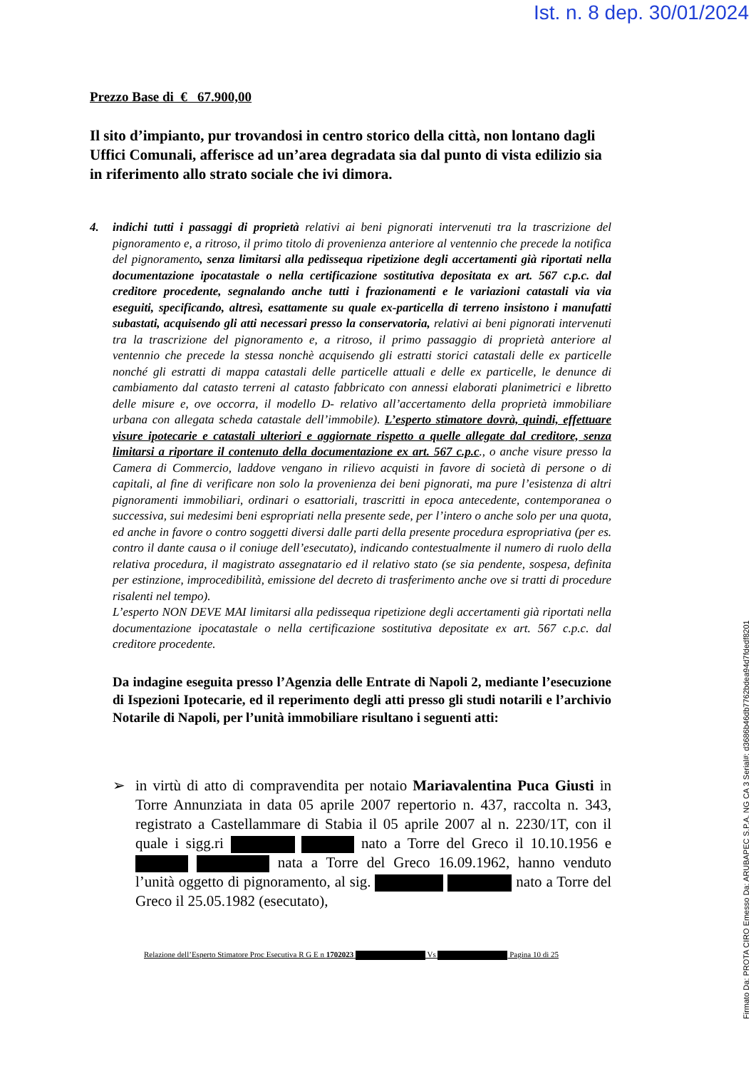Ist. n. 8 dep. 30/01/2024
Prezzo Base di € 67.900,00
Il sito d’impianto, pur trovandosi in centro storico della città, non lontano dagli Uffici Comunali, afferisce ad un’area degradata sia dal punto di vista edilizio sia in riferimento allo strato sociale che ivi dimora.
4. indichi tutti i passaggi di proprietà relativi ai beni pignorati intervenuti tra la trascrizione del pignoramento e, a ritroso, il primo titolo di provenienza anteriore al ventennio che precede la notifica del pignoramento, senza limitarsi alla pedissequa ripetizione degli accertamenti già riportati nella documentazione ipocatastale o nella certificazione sostitutiva depositata ex art. 567 c.p.c. dal creditore procedente, segnalando anche tutti i frazionamenti e le variazioni catastali via via eseguiti, specificando, altresì, esattamente su quale ex-particella di terreno insistono i manufatti subastati, acquisendo gli atti necessari presso la conservatoria, relativi ai beni pignorati intervenuti tra la trascrizione del pignoramento e, a ritroso, il primo passaggio di proprietà anteriore al ventennio che precede la stessa nonchè acquisendo gli estratti storici catastali delle ex particelle nonché gli estratti di mappa catastali delle particelle attuali e delle ex particelle, le denunce di cambiamento dal catasto terreni al catasto fabbricato con annessi elaborati planimetrici e libretto delle misure e, ove occorra, il modello D- relativo all’accertamento della proprietà immobiliare urbana con allegata scheda catastale dell’immobile). L’esperto stimatore dovrà, quindi, effettuare visure ipotecarie e catastali ulteriori e aggiornate rispetto a quelle allegate dal creditore, senza limitarsi a riportare il contenuto della documentazione ex art. 567 c.p.c., o anche visure presso la Camera di Commercio, laddove vengano in rilievo acquisti in favore di società di persone o di capitali, al fine di verificare non solo la provenienza dei beni pignorati, ma pure l’esistenza di altri pignoramenti immobiliari, ordinari o esattoriali, trascritti in epoca antecedente, contemporanea o successiva, sui medesimi beni espropriati nella presente sede, per l’intero o anche solo per una quota, ed anche in favore o contro soggetti diversi dalle parti della presente procedura espropriativa (per es. contro il dante causa o il coniuge dell’esecutato), indicando contestualmente il numero di ruolo della relativa procedura, il magistrato assegnatario ed il relativo stato (se sia pendente, sospesa, definita per estinzione, improcedibilità, emissione del decreto di trasferimento anche ove si tratti di procedure risalenti nel tempo).
L’esperto NON DEVE MAI limitarsi alla pedissequa ripetizione degli accertamenti già riportati nella documentazione ipocatastale o nella certificazione sostitutiva depositate ex art. 567 c.p.c. dal creditore procedente.
Da indagine eseguita presso l’Agenzia delle Entrate di Napoli 2, mediante l’esecuzione di Ispezioni Ipotecarie, ed il reperimento degli atti presso gli studi notarili e l’archivio Notarile di Napoli, per l’unità immobiliare risultano i seguenti atti:
➢ in virtù di atto di compravendita per notaio Mariavalentina Puca Giusti in Torre Annunziata in data 05 aprile 2007 repertorio n. 437, raccolta n. 343, registrato a Castellammare di Stabia il 05 aprile 2007 al n. 2230/1T, con il quale i sigg.ri nato a Torre del Greco il 10.10.1956 e nata a Torre del Greco 16.09.1962, hanno venduto l’unità oggetto di pignoramento, al sig. nato a Torre del Greco il 25.05.1982 (esecutato),
Relazione dell’Esperto Stimatore Proc Esecutiva R G E n 1702023 Vs Pagina 10 di 25
Firmato Da: PROTA CIRO Emesso Da: ARUBAPEC S.P.A. NG CA 3 Serial#: d3686b46db7762bdea94d7fdedf8201